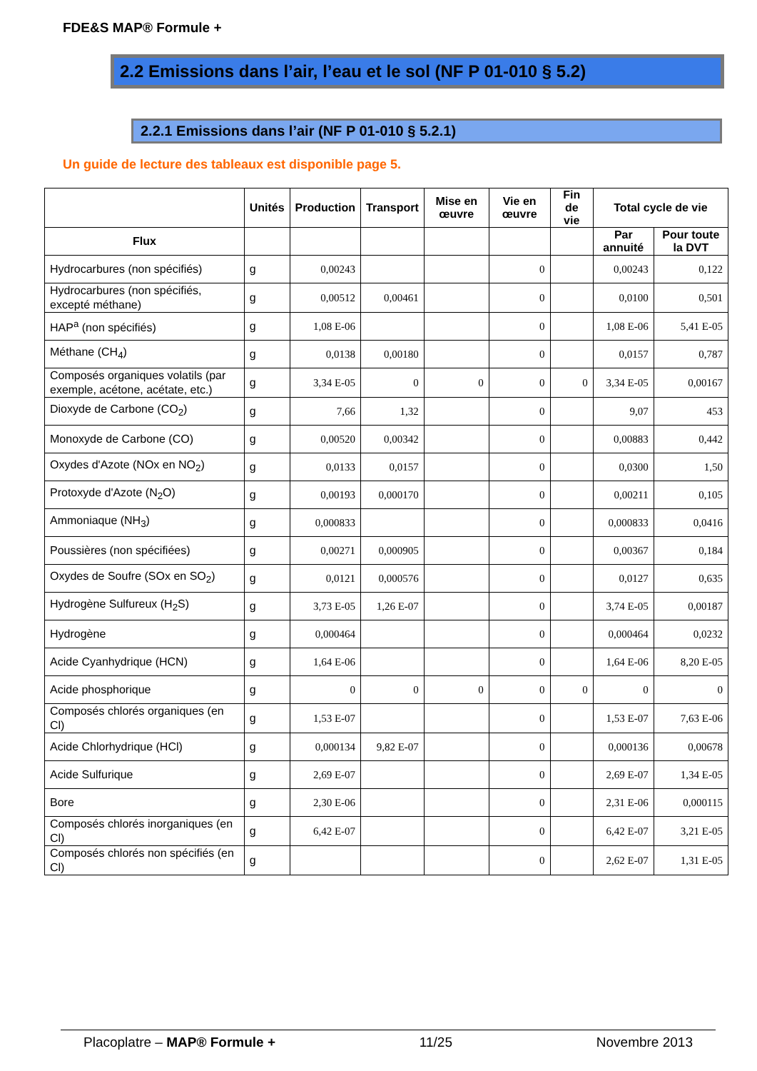FDE&S MAP® Formule +
2.2 Emissions dans l’air, l’eau et le sol (NF P 01-010 § 5.2)
2.2.1 Emissions dans l’air (NF P 01-010 § 5.2.1)
Un guide de lecture des tableaux est disponible page 5.
| | Unités | Production | Transport | Mise en œuvre | Vie en œuvre | Fin de vie | Total cycle de vie | |
| --- | --- | --- | --- | --- | --- | --- | --- | --- |
| Flux | | | | | | | Par annuité | Pour toute la DVT |
| Hydrocarbures (non spécifiés) | g | 0,00243 | | | 0 | | 0,00243 | 0,122 |
| Hydrocarbures (non spécifiés, excepté méthane) | g | 0,00512 | 0,00461 | | 0 | | 0,0100 | 0,501 |
| HAP<sup>a</sup> (non spécifiés) | g | 1,08 E-06 | | | 0 | | 1,08 E-06 | 5,41 E-05 |
| Méthane (CH<sub>4</sub>) | g | 0,0138 | 0,00180 | | 0 | | 0,0157 | 0,787 |
| Composés organiques volatils (par exemple, acétone, acétate, etc.) | g | 3,34 E-05 | 0 | 0 | 0 | 0 | 3,34 E-05 | 0,00167 |
| Dioxyde de Carbone (CO<sub>2</sub>) | g | 7,66 | 1,32 | | 0 | | 9,07 | 453 |
| Monoxyde de Carbone (CO) | g | 0,00520 | 0,00342 | | 0 | | 0,00883 | 0,442 |
| Oxydes d'Azote (NOx en NO<sub>2</sub>) | g | 0,0133 | 0,0157 | | 0 | | 0,0300 | 1,50 |
| Protoxyde d'Azote (N<sub>2</sub>O) | g | 0,00193 | 0,000170 | | 0 | | 0,00211 | 0,105 |
| Ammoniaque (NH<sub>3</sub>) | g | 0,000833 | | | 0 | | 0,000833 | 0,0416 |
| Poussières (non spécifiées) | g | 0,00271 | 0,000905 | | 0 | | 0,00367 | 0,184 |
| Oxydes de Soufre (SOx en SO<sub>2</sub>) | g | 0,0121 | 0,000576 | | 0 | | 0,0127 | 0,635 |
| Hydrogène Sulfureux (H<sub>2</sub>S) | g | 3,73 E-05 | 1,26 E-07 | | 0 | | 3,74 E-05 | 0,00187 |
| Hydrogène | g | 0,000464 | | | 0 | | 0,000464 | 0,0232 |
| Acide Cyanhydrique (HCN) | g | 1,64 E-06 | | | 0 | | 1,64 E-06 | 8,20 E-05 |
| Acide phosphorique | g | 0 | 0 | 0 | 0 | 0 | 0 | 0 |
| Composés chlorés organiques (en Cl) | g | 1,53 E-07 | | | 0 | | 1,53 E-07 | 7,63 E-06 |
| Acide Chlorhydrique (HCl) | g | 0,000134 | 9,82 E-07 | | 0 | | 0,000136 | 0,00678 |
| Acide Sulfurique | g | 2,69 E-07 | | | 0 | | 2,69 E-07 | 1,34 E-05 |
| Bore | g | 2,30 E-06 | | | 0 | | 2,31 E-06 | 0,000115 |
| Composés chlorés inorganiques (en Cl) | g | 6,42 E-07 | | | 0 | | 6,42 E-07 | 3,21 E-05 |
| Composés chlorés non spécifiés (en Cl) | g | | | | 0 | | 2,62 E-07 | 1,31 E-05 |
Placoplatre – MAP® Formule + 11/25 Novembre 2013